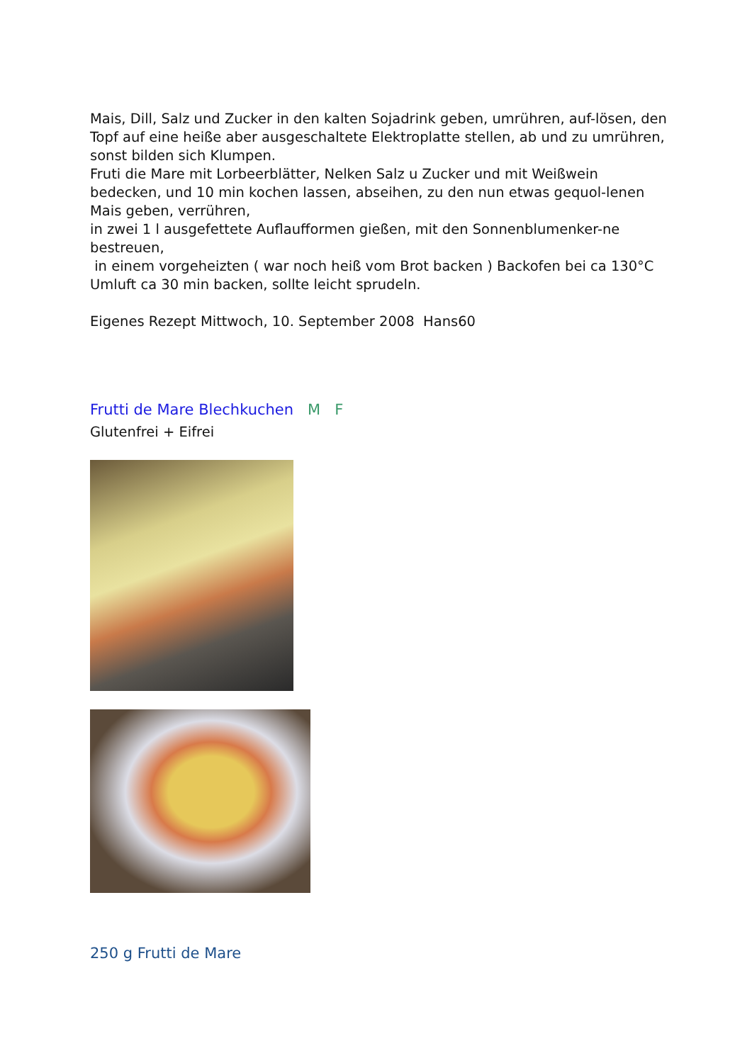Mais, Dill, Salz und Zucker in den kalten Sojadrink geben, umrühren, auf-lösen, den Topf auf eine heiße aber ausgeschaltete Elektroplatte stellen, ab und zu umrühren, sonst bilden sich Klumpen.
Fruti die Mare mit Lorbeerblätter, Nelken Salz u Zucker und mit Weißwein bedecken, und 10 min kochen lassen, abseihen, zu den nun etwas gequol-lenen Mais geben, verrühren,
in zwei 1 l ausgefettete Auflaufformen gießen, mit den Sonnenblumenker-ne bestreuen,
in einem vorgeheizten ( war noch heiß vom Brot backen ) Backofen bei ca 130°C Umluft ca 30 min backen, sollte leicht sprudeln.
Eigenes Rezept Mittwoch, 10. September 2008 Hans60
Frutti de Mare Blechkuchen M F
Glutenfrei + Eifrei
250 g Frutti de Mare